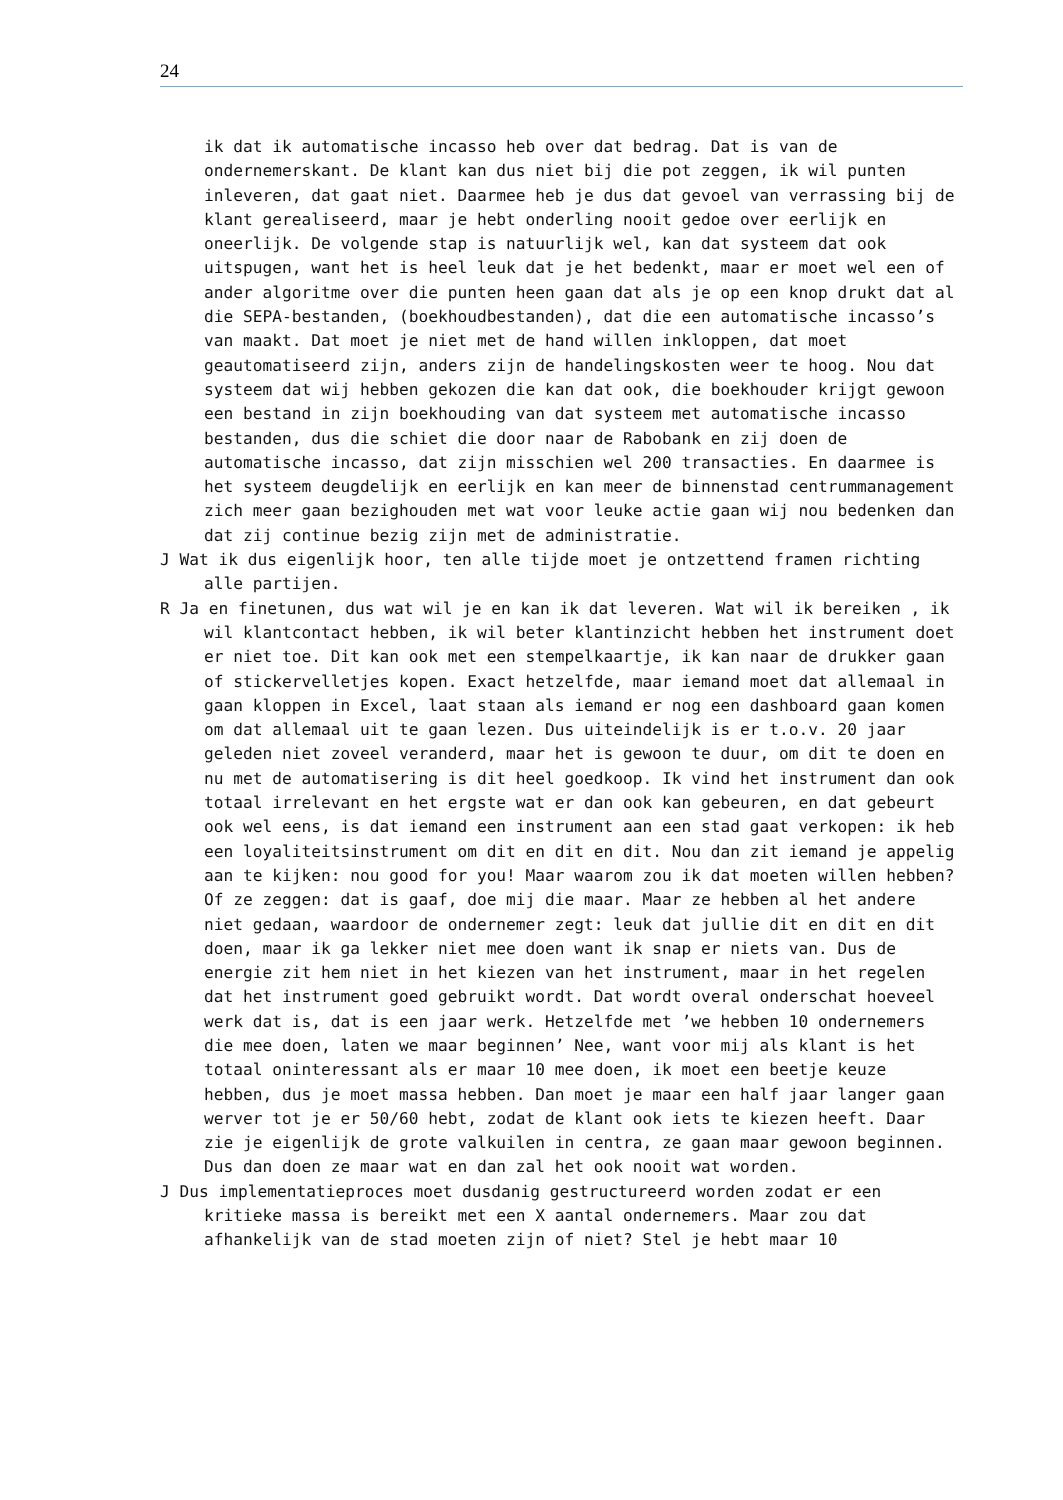24
ik dat ik automatische incasso heb over dat bedrag. Dat is van de ondernemerskant. De klant kan dus niet bij die pot zeggen, ik wil punten inleveren, dat gaat niet. Daarmee heb je dus dat gevoel van verrassing bij de klant gerealiseerd, maar je hebt onderling nooit gedoe over eerlijk en oneerlijk. De volgende stap is natuurlijk wel, kan dat systeem dat ook uitspugen, want het is heel leuk dat je het bedenkt, maar er moet wel een of ander algoritme over die punten heen gaan dat als je op een knop drukt dat al die SEPA-bestanden, (boekhoudbestanden), dat die een automatische incasso’s van maakt. Dat moet je niet met de hand willen inkloppen, dat moet geautomatiseerd zijn, anders zijn de handelingskosten weer te hoog. Nou dat systeem dat wij hebben gekozen die kan dat ook, die boekhouder krijgt gewoon een bestand in zijn boekhouding van dat systeem met automatische incasso bestanden, dus die schiet die door naar de Rabobank en zij doen de automatische incasso, dat zijn misschien wel 200 transacties. En daarmee is het systeem deugdelijk en eerlijk en kan meer de binnenstad centrummanagement zich meer gaan bezighouden met wat voor leuke actie gaan wij nou bedenken dan dat zij continue bezig zijn met de administratie.
J Wat ik dus eigenlijk hoor, ten alle tijde moet je ontzettend framen richting alle partijen.
R Ja en finetunen, dus wat wil je en kan ik dat leveren. Wat wil ik bereiken , ik wil klantcontact hebben, ik wil beter klantinzicht hebben het instrument doet er niet toe. Dit kan ook met een stempelkaartje, ik kan naar de drukker gaan of stickervelletjes kopen. Exact hetzelfde, maar iemand moet dat allemaal in gaan kloppen in Excel, laat staan als iemand er nog een dashboard gaan komen om dat allemaal uit te gaan lezen. Dus uiteindelijk is er t.o.v. 20 jaar geleden niet zoveel veranderd, maar het is gewoon te duur, om dit te doen en nu met de automatisering is dit heel goedkoop. Ik vind het instrument dan ook totaal irrelevant en het ergste wat er dan ook kan gebeuren, en dat gebeurt ook wel eens, is dat iemand een instrument aan een stad gaat verkopen: ik heb een loyaliteitsinstrument om dit en dit en dit. Nou dan zit iemand je appelig aan te kijken: nou good for you! Maar waarom zou ik dat moeten willen hebben? Of ze zeggen: dat is gaaf, doe mij die maar. Maar ze hebben al het andere niet gedaan, waardoor de ondernemer zegt: leuk dat jullie dit en dit en dit doen, maar ik ga lekker niet mee doen want ik snap er niets van. Dus de energie zit hem niet in het kiezen van het instrument, maar in het regelen dat het instrument goed gebruikt wordt. Dat wordt overal onderschat hoeveel werk dat is, dat is een jaar werk. Hetzelfde met ’we hebben 10 ondernemers die mee doen, laten we maar beginnen’ Nee, want voor mij als klant is het totaal oninteressant als er maar 10 mee doen, ik moet een beetje keuze hebben, dus je moet massa hebben. Dan moet je maar een half jaar langer gaan werver tot je er 50/60 hebt, zodat de klant ook iets te kiezen heeft. Daar zie je eigenlijk de grote valkuilen in centra, ze gaan maar gewoon beginnen. Dus dan doen ze maar wat en dan zal het ook nooit wat worden.
J Dus implementatieproces moet dusdanig gestructureerd worden zodat er een kritieke massa is bereikt met een X aantal ondernemers. Maar zou dat afhankelijk van de stad moeten zijn of niet? Stel je hebt maar 10